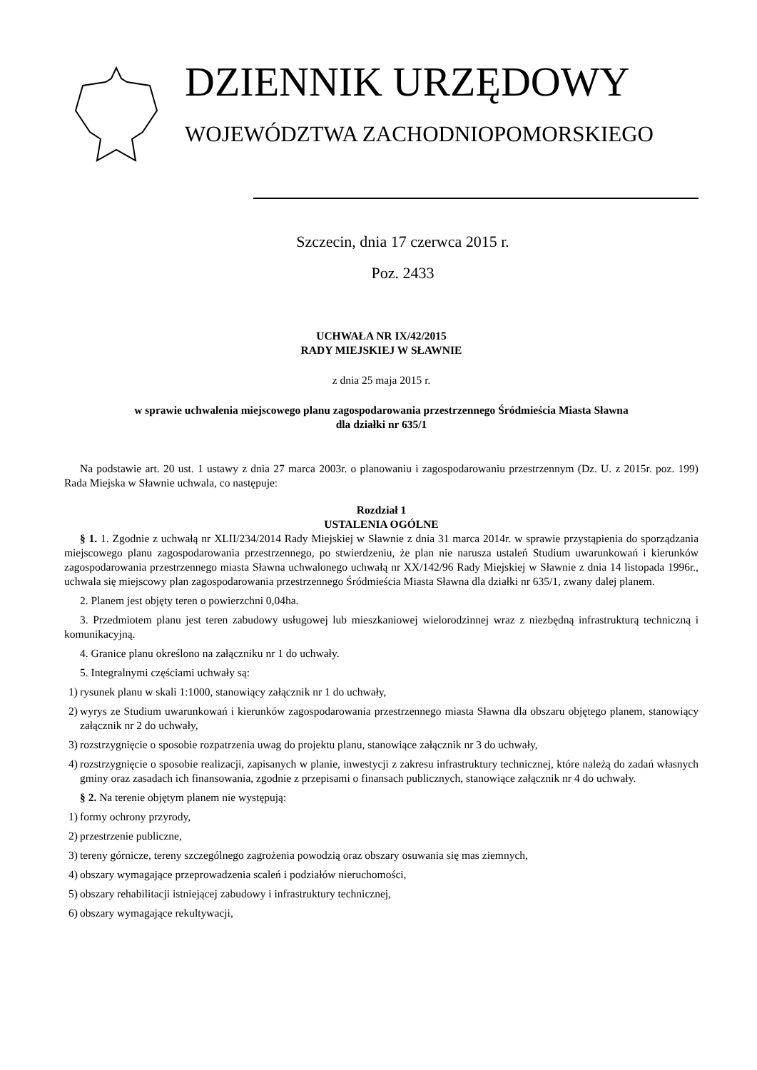DZIENNIK URZĘDOWY
WOJEWÓDZTWA ZACHODNIOPOMORSKIEGO
Szczecin, dnia 17 czerwca 2015 r.
Poz. 2433
UCHWAŁA NR IX/42/2015
RADY MIEJSKIEJ W SŁAWNIE
z dnia 25 maja 2015 r.
w sprawie uchwalenia miejscowego planu zagospodarowania przestrzennego Śródmieścia Miasta Sławna
dla działki nr 635/1
Na podstawie art. 20 ust. 1 ustawy z dnia 27 marca 2003r. o planowaniu i zagospodarowaniu przestrzennym (Dz. U. z 2015r. poz. 199) Rada Miejska w Sławnie uchwala, co następuje:
Rozdział 1
USTALENIA OGÓLNE
§ 1. 1. Zgodnie z uchwałą nr XLII/234/2014 Rady Miejskiej w Sławnie z dnia 31 marca 2014r. w sprawie przystąpienia do sporządzania miejscowego planu zagospodarowania przestrzennego, po stwierdzeniu, że plan nie narusza ustaleń Studium uwarunkowań i kierunków zagospodarowania przestrzennego miasta Sławna uchwalonego uchwałą nr XX/142/96 Rady Miejskiej w Sławnie z dnia 14 listopada 1996r., uchwala się miejscowy plan zagospodarowania przestrzennego Śródmieścia Miasta Sławna dla działki nr 635/1, zwany dalej planem.
2. Planem jest objęty teren o powierzchni 0,04ha.
3. Przedmiotem planu jest teren zabudowy usługowej lub mieszkaniowej wielorodzinnej wraz z niezbędną infrastrukturą techniczną i komunikacyjną.
4. Granice planu określono na załączniku nr 1 do uchwały.
5. Integralnymi częściami uchwały są:
1)
rysunek planu w skali 1:1000, stanowiący załącznik nr 1 do uchwały,
2)
wyrys ze Studium uwarunkowań i kierunków zagospodarowania przestrzennego miasta Sławna dla obszaru objętego planem, stanowiący załącznik nr 2 do uchwały,
3)
rozstrzygnięcie o sposobie rozpatrzenia uwag do projektu planu, stanowiące załącznik nr 3 do uchwały,
4)
rozstrzygnięcie o sposobie realizacji, zapisanych w planie, inwestycji z zakresu infrastruktury technicznej, które należą do zadań własnych gminy oraz zasadach ich finansowania, zgodnie z przepisami o finansach publicznych, stanowiące załącznik nr 4 do uchwały.
§ 2. Na terenie objętym planem nie występują:
1)
formy ochrony przyrody,
2)
przestrzenie publiczne,
3)
tereny górnicze, tereny szczególnego zagrożenia powodzią oraz obszary osuwania się mas ziemnych,
4)
obszary wymagające przeprowadzenia scaleń i podziałów nieruchomości,
5)
obszary rehabilitacji istniejącej zabudowy i infrastruktury technicznej,
6)
obszary wymagające rekultywacji,